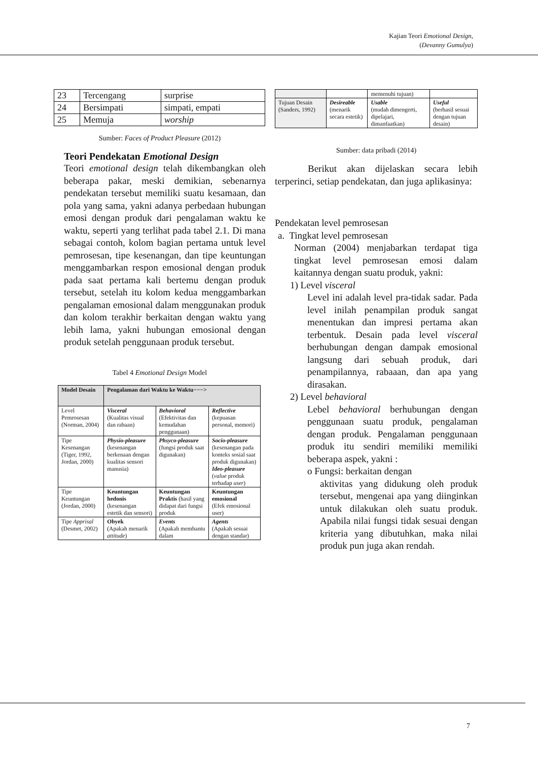Kajian Teori Emotional Design,
(Devanny Gumulya)
| 23 | Tercengang | surprise |
| 24 | Bersimpati | simpati, empati |
| 25 | Memuja | worship |
Sumber: Faces of Product Pleasure (2012)
Teori Pendekatan Emotional Design
Teori emotional design telah dikembangkan oleh beberapa pakar, meski demikian, sebenarnya pendekatan tersebut memiliki suatu kesamaan, dan pola yang sama, yakni adanya perbedaan hubungan emosi dengan produk dari pengalaman waktu ke waktu, seperti yang terlihat pada tabel 2.1. Di mana sebagai contoh, kolom bagian pertama untuk level pemrosesan, tipe kesenangan, dan tipe keuntungan menggambarkan respon emosional dengan produk pada saat pertama kali bertemu dengan produk tersebut, setelah itu kolom kedua menggambarkan pengalaman emosional dalam menggunakan produk dan kolom terakhir berkaitan dengan waktu yang lebih lama, yakni hubungan emosional dengan produk setelah penggunaan produk tersebut.
Tabel 4 Emotional Design Model
| Model Desain | Pengalaman dari Waktu ke Waktu−−−> | | |
| --- | --- | --- | --- |
| Level Pemrosesan (Norman, 2004) | Visceral (Kualitas visual dan rabaan) | Behavioral (Efektivitas dan kemudahan penggunaan) | Reflective (kepuasan personal, memori) |
| Tipe Kesenangan (Tiger, 1992, Jordan, 2000) | Physio-pleasure (kesenangan berkenaan dengan kualitas sensori manusia) | Phsyco-pleasure (fungsi produk saat digunakan) | Socio-pleasure (kesenangan pada konteks sosial saat produk digunakan) Ideo-pleasure ( value produk terhadap user ) |
| Tipe Keuntungan (Jordan, 2000) | Keuntungan hedonis (kesenangan estetik dan sensori) | Keuntungan Praktis (hasil yang didapat dari fungsi produk | Keuntungan emosional (Efek emosional user) |
| Tipe Apprisal (Desmet, 2002) | Obyek (Apakah menarik attitude ) | Events (Apakah membantu dalam | Agents (Apakah sesuai dengan standar) |
| | | memenuhi tujuan) | |
| Tujuan Desain (Sanders, 1992) | Desireable (menarik secara estetik) | Usable (mudah dimengerti, dipelajari, dimanfaatkan) | Useful (berhasil sesuai dengan tujuan desain) |
Sumber: data pribadi (2014)
Berikut akan dijelaskan secara lebih terperinci, setiap pendekatan, dan juga aplikasinya:
Pendekatan level pemrosesan
a. Tingkat level pemrosesan
Norman (2004) menjabarkan terdapat tiga tingkat level pemrosesan emosi dalam kaitannya dengan suatu produk, yakni:
1) Level visceral
Level ini adalah level pra-tidak sadar. Pada level inilah penampilan produk sangat menentukan dan impresi pertama akan terbentuk. Desain pada level visceral berhubungan dengan dampak emosional langsung dari sebuah produk, dari penampilannya, rabaaan, dan apa yang dirasakan.
2) Level behavioral
Lebel behavioral berhubungan dengan penggunaan suatu produk, pengalaman dengan produk. Pengalaman penggunaan produk itu sendiri memiliki memiliki beberapa aspek, yakni :
o Fungsi: berkaitan dengan
aktivitas yang didukung oleh produk tersebut, mengenai apa yang diinginkan untuk dilakukan oleh suatu produk. Apabila nilai fungsi tidak sesuai dengan kriteria yang dibutuhkan, maka nilai produk pun juga akan rendah.
7